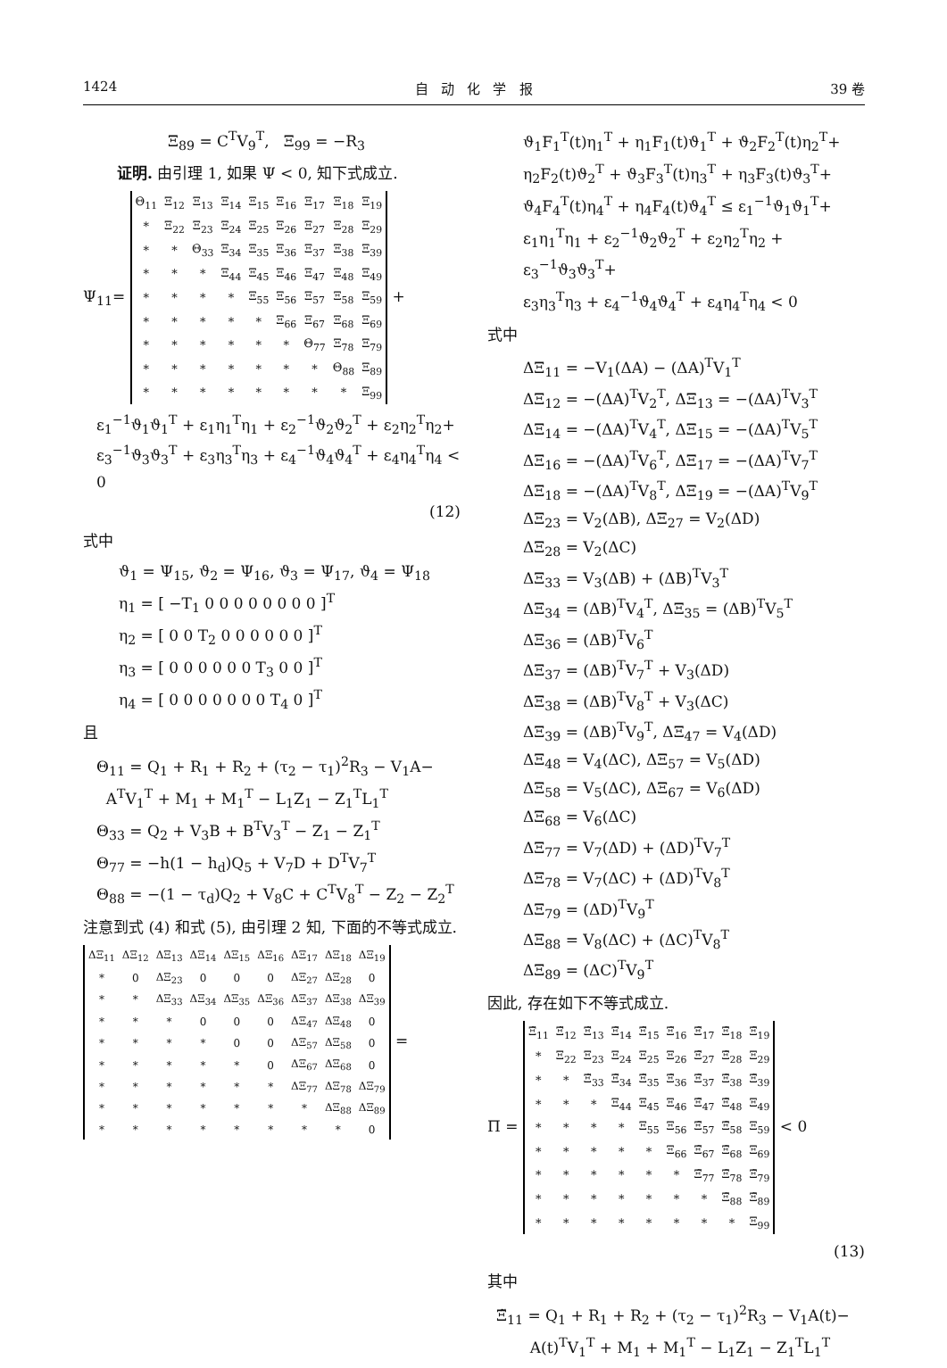1424 自 动 化 学 报 39 卷
Ξ<sub>89</sub> = C<sup>T</sup>V<sub>9</sub><sup>T</sup>, Ξ<sub>99</sub> = −R<sub>3</sub>
证明. 由引理 1, 如果 Ψ < 0, 知下式成立.
Ψ<sub>11</sub>=
| Θ<sub>11</sub> | Ξ<sub>12</sub> | Ξ<sub>13</sub> | Ξ<sub>14</sub> | Ξ<sub>15</sub> | Ξ<sub>16</sub> | Ξ<sub>17</sub> | Ξ<sub>18</sub> | Ξ<sub>19</sub> |
| * | Ξ<sub>22</sub> | Ξ<sub>23</sub> | Ξ<sub>24</sub> | Ξ<sub>25</sub> | Ξ<sub>26</sub> | Ξ<sub>27</sub> | Ξ<sub>28</sub> | Ξ<sub>29</sub> |
| * | * | Θ<sub>33</sub> | Ξ<sub>34</sub> | Ξ<sub>35</sub> | Ξ<sub>36</sub> | Ξ<sub>37</sub> | Ξ<sub>38</sub> | Ξ<sub>39</sub> |
| * | * | * | Ξ<sub>44</sub> | Ξ<sub>45</sub> | Ξ<sub>46</sub> | Ξ<sub>47</sub> | Ξ<sub>48</sub> | Ξ<sub>49</sub> |
| * | * | * | * | Ξ<sub>55</sub> | Ξ<sub>56</sub> | Ξ<sub>57</sub> | Ξ<sub>58</sub> | Ξ<sub>59</sub> |
| * | * | * | * | * | Ξ<sub>66</sub> | Ξ<sub>67</sub> | Ξ<sub>68</sub> | Ξ<sub>69</sub> |
| * | * | * | * | * | * | Θ<sub>77</sub> | Ξ<sub>78</sub> | Ξ<sub>79</sub> |
| * | * | * | * | * | * | * | Θ<sub>88</sub> | Ξ<sub>89</sub> |
| * | * | * | * | * | * | * | * | Ξ<sub>99</sub> |
+
ε<sub>1</sub><sup>−1</sup>ϑ<sub>1</sub>ϑ<sub>1</sub><sup>T</sup> + ε<sub>1</sub>η<sub>1</sub><sup>T</sup>η<sub>1</sub> + ε<sub>2</sub><sup>−1</sup>ϑ<sub>2</sub>ϑ<sub>2</sub><sup>T</sup> + ε<sub>2</sub>η<sub>2</sub><sup>T</sup>η<sub>2</sub>+
ε<sub>3</sub><sup>−1</sup>ϑ<sub>3</sub>ϑ<sub>3</sub><sup>T</sup> + ε<sub>3</sub>η<sub>3</sub><sup>T</sup>η<sub>3</sub> + ε<sub>4</sub><sup>−1</sup>ϑ<sub>4</sub>ϑ<sub>4</sub><sup>T</sup> + ε<sub>4</sub>η<sub>4</sub><sup>T</sup>η<sub>4</sub> < 0
(12)
式中
ϑ<sub>1</sub> = Ψ<sub>15</sub>, ϑ<sub>2</sub> = Ψ<sub>16</sub>, ϑ<sub>3</sub> = Ψ<sub>17</sub>, ϑ<sub>4</sub> = Ψ<sub>18</sub>
η<sub>1</sub> = [ −T<sub>1</sub> 0 0 0 0 0 0 0 0 ]<sup>T</sup>
η<sub>2</sub> = [ 0 0 T<sub>2</sub> 0 0 0 0 0 0 ]<sup>T</sup>
η<sub>3</sub> = [ 0 0 0 0 0 0 T<sub>3</sub> 0 0 ]<sup>T</sup>
η<sub>4</sub> = [ 0 0 0 0 0 0 0 T<sub>4</sub> 0 ]<sup>T</sup>
且
Θ<sub>11</sub> = Q<sub>1</sub> + R<sub>1</sub> + R<sub>2</sub> + (τ<sub>2</sub> − τ<sub>1</sub>)<sup>2</sup>R<sub>3</sub> − V<sub>1</sub>A−
A<sup>T</sup>V<sub>1</sub><sup>T</sup> + M<sub>1</sub> + M<sub>1</sub><sup>T</sup> − L<sub>1</sub>Z<sub>1</sub> − Z<sub>1</sub><sup>T</sup>L<sub>1</sub><sup>T</sup>
Θ<sub>33</sub> = Q<sub>2</sub> + V<sub>3</sub>B + B<sup>T</sup>V<sub>3</sub><sup>T</sup> − Z<sub>1</sub> − Z<sub>1</sub><sup>T</sup>
Θ<sub>77</sub> = −h(1 − h<sub>d</sub>)Q<sub>5</sub> + V<sub>7</sub>D + D<sup>T</sup>V<sub>7</sub><sup>T</sup>
Θ<sub>88</sub> = −(1 − τ<sub>d</sub>)Q<sub>2</sub> + V<sub>8</sub>C + C<sup>T</sup>V<sub>8</sub><sup>T</sup> − Z<sub>2</sub> − Z<sub>2</sub><sup>T</sup>
注意到式 (4) 和式 (5), 由引理 2 知, 下面的不等式成立.
| ΔΞ<sub>11</sub> | ΔΞ<sub>12</sub> | ΔΞ<sub>13</sub> | ΔΞ<sub>14</sub> | ΔΞ<sub>15</sub> | ΔΞ<sub>16</sub> | ΔΞ<sub>17</sub> | ΔΞ<sub>18</sub> | ΔΞ<sub>19</sub> |
| * | 0 | ΔΞ<sub>23</sub> | 0 | 0 | 0 | ΔΞ<sub>27</sub> | ΔΞ<sub>28</sub> | 0 |
| * | * | ΔΞ<sub>33</sub> | ΔΞ<sub>34</sub> | ΔΞ<sub>35</sub> | ΔΞ<sub>36</sub> | ΔΞ<sub>37</sub> | ΔΞ<sub>38</sub> | ΔΞ<sub>39</sub> |
| * | * | * | 0 | 0 | 0 | ΔΞ<sub>47</sub> | ΔΞ<sub>48</sub> | 0 |
| * | * | * | * | 0 | 0 | ΔΞ<sub>57</sub> | ΔΞ<sub>58</sub> | 0 |
| * | * | * | * | * | 0 | ΔΞ<sub>67</sub> | ΔΞ<sub>68</sub> | 0 |
| * | * | * | * | * | * | ΔΞ<sub>77</sub> | ΔΞ<sub>78</sub> | ΔΞ<sub>79</sub> |
| * | * | * | * | * | * | * | ΔΞ<sub>88</sub> | ΔΞ<sub>89</sub> |
| * | * | * | * | * | * | * | * | 0 |
=
ϑ<sub>1</sub>F<sub>1</sub><sup>T</sup>(t)η<sub>1</sub><sup>T</sup> + η<sub>1</sub>F<sub>1</sub>(t)ϑ<sub>1</sub><sup>T</sup> + ϑ<sub>2</sub>F<sub>2</sub><sup>T</sup>(t)η<sub>2</sub><sup>T</sup>+
η<sub>2</sub>F<sub>2</sub>(t)ϑ<sub>2</sub><sup>T</sup> + ϑ<sub>3</sub>F<sub>3</sub><sup>T</sup>(t)η<sub>3</sub><sup>T</sup> + η<sub>3</sub>F<sub>3</sub>(t)ϑ<sub>3</sub><sup>T</sup>+
ϑ<sub>4</sub>F<sub>4</sub><sup>T</sup>(t)η<sub>4</sub><sup>T</sup> + η<sub>4</sub>F<sub>4</sub>(t)ϑ<sub>4</sub><sup>T</sup> ≤ ε<sub>1</sub><sup>−1</sup>ϑ<sub>1</sub>ϑ<sub>1</sub><sup>T</sup>+
ε<sub>1</sub>η<sub>1</sub><sup>T</sup>η<sub>1</sub> + ε<sub>2</sub><sup>−1</sup>ϑ<sub>2</sub>ϑ<sub>2</sub><sup>T</sup> + ε<sub>2</sub>η<sub>2</sub><sup>T</sup>η<sub>2</sub> + ε<sub>3</sub><sup>−1</sup>ϑ<sub>3</sub>ϑ<sub>3</sub><sup>T</sup>+
ε<sub>3</sub>η<sub>3</sub><sup>T</sup>η<sub>3</sub> + ε<sub>4</sub><sup>−1</sup>ϑ<sub>4</sub>ϑ<sub>4</sub><sup>T</sup> + ε<sub>4</sub>η<sub>4</sub><sup>T</sup>η<sub>4</sub> < 0
式中
ΔΞ<sub>11</sub> = −V<sub>1</sub>(ΔA) − (ΔA)<sup>T</sup>V<sub>1</sub><sup>T</sup>
ΔΞ<sub>12</sub> = −(ΔA)<sup>T</sup>V<sub>2</sub><sup>T</sup>, ΔΞ<sub>13</sub> = −(ΔA)<sup>T</sup>V<sub>3</sub><sup>T</sup>
ΔΞ<sub>14</sub> = −(ΔA)<sup>T</sup>V<sub>4</sub><sup>T</sup>, ΔΞ<sub>15</sub> = −(ΔA)<sup>T</sup>V<sub>5</sub><sup>T</sup>
ΔΞ<sub>16</sub> = −(ΔA)<sup>T</sup>V<sub>6</sub><sup>T</sup>, ΔΞ<sub>17</sub> = −(ΔA)<sup>T</sup>V<sub>7</sub><sup>T</sup>
ΔΞ<sub>18</sub> = −(ΔA)<sup>T</sup>V<sub>8</sub><sup>T</sup>, ΔΞ<sub>19</sub> = −(ΔA)<sup>T</sup>V<sub>9</sub><sup>T</sup>
ΔΞ<sub>23</sub> = V<sub>2</sub>(ΔB), ΔΞ<sub>27</sub> = V<sub>2</sub>(ΔD)
ΔΞ<sub>28</sub> = V<sub>2</sub>(ΔC)
ΔΞ<sub>33</sub> = V<sub>3</sub>(ΔB) + (ΔB)<sup>T</sup>V<sub>3</sub><sup>T</sup>
ΔΞ<sub>34</sub> = (ΔB)<sup>T</sup>V<sub>4</sub><sup>T</sup>, ΔΞ<sub>35</sub> = (ΔB)<sup>T</sup>V<sub>5</sub><sup>T</sup>
ΔΞ<sub>36</sub> = (ΔB)<sup>T</sup>V<sub>6</sub><sup>T</sup>
ΔΞ<sub>37</sub> = (ΔB)<sup>T</sup>V<sub>7</sub><sup>T</sup> + V<sub>3</sub>(ΔD)
ΔΞ<sub>38</sub> = (ΔB)<sup>T</sup>V<sub>8</sub><sup>T</sup> + V<sub>3</sub>(ΔC)
ΔΞ<sub>39</sub> = (ΔB)<sup>T</sup>V<sub>9</sub><sup>T</sup>, ΔΞ<sub>47</sub> = V<sub>4</sub>(ΔD)
ΔΞ<sub>48</sub> = V<sub>4</sub>(ΔC), ΔΞ<sub>57</sub> = V<sub>5</sub>(ΔD)
ΔΞ<sub>58</sub> = V<sub>5</sub>(ΔC), ΔΞ<sub>67</sub> = V<sub>6</sub>(ΔD)
ΔΞ<sub>68</sub> = V<sub>6</sub>(ΔC)
ΔΞ<sub>77</sub> = V<sub>7</sub>(ΔD) + (ΔD)<sup>T</sup>V<sub>7</sub><sup>T</sup>
ΔΞ<sub>78</sub> = V<sub>7</sub>(ΔC) + (ΔD)<sup>T</sup>V<sub>8</sub><sup>T</sup>
ΔΞ<sub>79</sub> = (ΔD)<sup>T</sup>V<sub>9</sub><sup>T</sup>
ΔΞ<sub>88</sub> = V<sub>8</sub>(ΔC) + (ΔC)<sup>T</sup>V<sub>8</sub><sup>T</sup>
ΔΞ<sub>89</sub> = (ΔC)<sup>T</sup>V<sub>9</sub><sup>T</sup>
因此, 存在如下不等式成立.
Π =
| Ξ̃<sub>11</sub> | Ξ̃<sub>12</sub> | Ξ̃<sub>13</sub> | Ξ̃<sub>14</sub> | Ξ̃<sub>15</sub> | Ξ̃<sub>16</sub> | Ξ̃<sub>17</sub> | Ξ̃<sub>18</sub> | Ξ̃<sub>19</sub> |
| * | Ξ<sub>22</sub> | Ξ<sub>23</sub> | Ξ<sub>24</sub> | Ξ<sub>25</sub> | Ξ<sub>26</sub> | Ξ̃<sub>27</sub> | Ξ̃<sub>28</sub> | Ξ<sub>29</sub> |
| * | * | Ξ̃<sub>33</sub> | Ξ̃<sub>34</sub> | Ξ̃<sub>35</sub> | Ξ̃<sub>36</sub> | Ξ̃<sub>37</sub> | Ξ̃<sub>38</sub> | Ξ̃<sub>39</sub> |
| * | * | * | Ξ<sub>44</sub> | Ξ<sub>45</sub> | Ξ<sub>46</sub> | Ξ̃<sub>47</sub> | Ξ̃<sub>48</sub> | Ξ<sub>49</sub> |
| * | * | * | * | Ξ<sub>55</sub> | Ξ<sub>56</sub> | Ξ̃<sub>57</sub> | Ξ̃<sub>58</sub> | Ξ<sub>59</sub> |
| * | * | * | * | * | Ξ<sub>66</sub> | Ξ̃<sub>67</sub> | Ξ̃<sub>68</sub> | Ξ<sub>69</sub> |
| * | * | * | * | * | * | Ξ̃<sub>77</sub> | Ξ̃<sub>78</sub> | Ξ̃<sub>79</sub> |
| * | * | * | * | * | * | * | Ξ̃<sub>88</sub> | Ξ̃<sub>89</sub> |
| * | * | * | * | * | * | * | * | Ξ<sub>99</sub> |
< 0
(13)
其中
Ξ̃<sub>11</sub> = Q<sub>1</sub> + R<sub>1</sub> + R<sub>2</sub> + (τ<sub>2</sub> − τ<sub>1</sub>)<sup>2</sup>R<sub>3</sub> − V<sub>1</sub>A(t)−
A(t)<sup>T</sup>V<sub>1</sub><sup>T</sup> + M<sub>1</sub> + M<sub>1</sub><sup>T</sup> − L<sub>1</sub>Z<sub>1</sub> − Z<sub>1</sub><sup>T</sup>L<sub>1</sub><sup>T</sup>